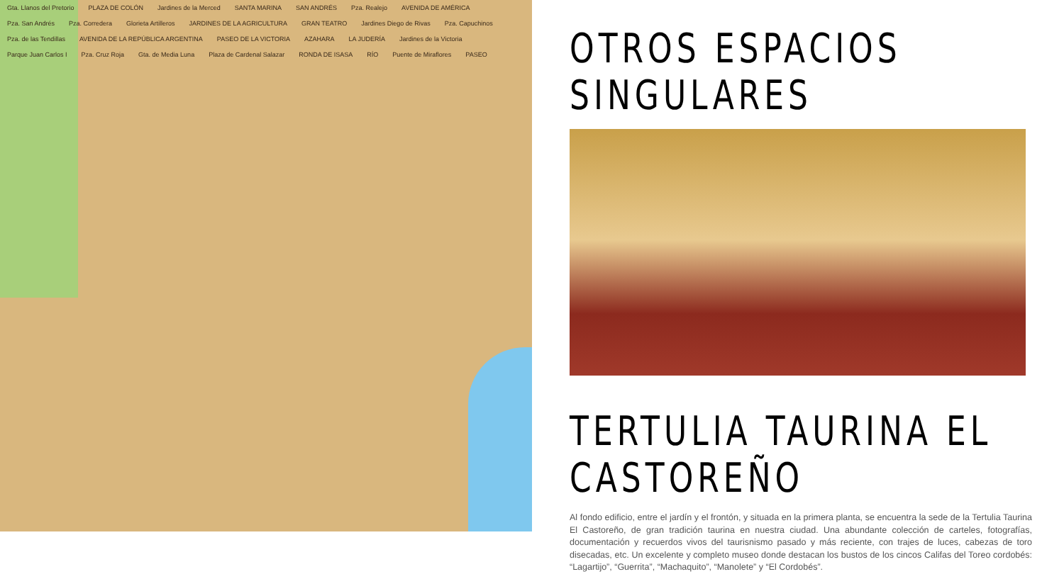Gta. Llanos del Pretorio PLAZA DE COLÓN Jardines de la Merced SANTA MARINA SAN ANDRÉS Pza. Realejo AVENIDA DE AMÉRICA Pza. San Andrés Pza. Corredera Glorieta Artilleros JARDINES DE LA AGRICULTURA GRAN TEATRO Jardines Diego de Rivas Pza. Capuchinos Pza. de las Tendillas AVENIDA DE LA REPÚBLICA ARGENTINA PASEO DE LA VICTORIA AZAHARA LA JUDERÍA Jardines de la Victoria Parque Juan Carlos I Pza. Cruz Roja Gta. de Media Luna Plaza de Cardenal Salazar RONDA DE ISASA RÍO Puente de Miraflores PASEO
OTROS ESPACIOS SINGULARES
TERTULIA TAURINA EL CASTOREÑO
Al fondo edificio, entre el jardín y el frontón, y situada en la primera planta, se encuentra la sede de la Tertulia Taurina El Castoreño, de gran tradición taurina en nuestra ciudad. Una abundante colección de carteles, fotografías, documentación y recuerdos vivos del taurisnismo pasado y más reciente, con trajes de luces, cabezas de toro disecadas, etc. Un excelente y completo museo donde destacan los bustos de los cincos Califas del Toreo cordobés: “Lagartijo”, “Guerrita”, “Machaquito”, “Manolete” y “El Cordobés”.